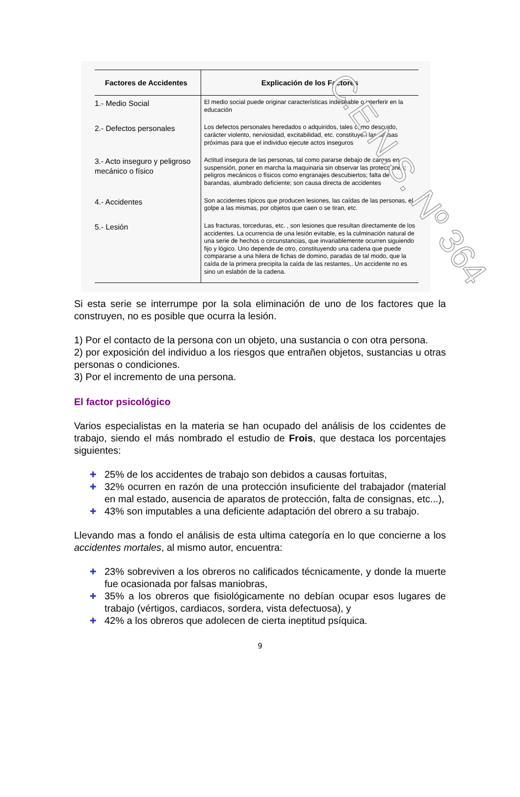C.E.N.S. Nº 364
| Factores de Accidentes | Explicación de los Factores |
| --- | --- |
| 1.- Medio Social | El medio social puede originar características indeseable o interferir en la educación |
| 2.- Defectos personales | Los defectos personales heredados o adquiridos, tales como descuido, carácter violento, nerviosidad, excitabilidad, etc. constituyen las causas próximas para que el individuo ejecute actos inseguros |
| 3.- Acto inseguro y peligroso mecánico o físico | Actitud insegura de las personas, tal como pararse debajo de cargas en suspensión, poner en marcha la maquinaria sin observar las protecciones; peligros mecánicos o físicos como engranajes descubiertos; falta de barandas, alumbrado deficiente; son causa directa de accidentes |
| 4.- Accidentes | Son accidentes típicos que producen lesiones, las caídas de las personas, el golpe a las mismas, por objetos que caen o se tiran, etc. |
| 5.- Lesión | Las fracturas, torceduras, etc. , son lesiones que resultan directamente de los accidentes. La ocurrencia de una lesión evitable, es la culminación natural de una serie de hechos o circunstancias, que invariablemente ocurren siguiendo fijo y lógico. Uno depende de otro, constituyendo una cadena que puede compararse a una hilera de fichas de domino, paradas de tal modo, que la caída de la primera precipita la caída de las restantes,. Un accidente no es sino un eslabón de la cadena. |
Si esta serie se interrumpe por la sola eliminación de uno de los factores que la construyen, no es posible que ocurra la lesión.
1) Por el contacto de la persona con un objeto, una sustancia o con otra persona.
2) por exposición del individuo a los riesgos que entrañen objetos, sustancias u otras personas o condiciones.
3) Por el incremento de una persona.
El factor psicológico
Varios especialistas en la materia se han ocupado del análisis de los ccidentes de trabajo, siendo el más nombrado el estudio de Frois, que destaca los porcentajes siguientes:
✚ 25% de los accidentes de trabajo son debidos a causas fortuitas,
✚ 32% ocurren en razón de una protección insuficiente del trabajador (material en mal estado, ausencia de aparatos de protección, falta de consignas, etc...),
✚ 43% son imputables a una deficiente adaptación del obrero a su trabajo.
Llevando mas a fondo el análisis de esta ultima categoría en lo que concierne a los accidentes mortales, al mismo autor, encuentra:
✚ 23% sobreviven a los obreros no calificados técnicamente, y donde la muerte fue ocasionada por falsas maniobras,
✚ 35% a los obreros que fisiológicamente no debían ocupar esos lugares de trabajo (vértigos, cardiacos, sordera, vista defectuosa), y
✚ 42% a los obreros que adolecen de cierta ineptitud psíquica.
9